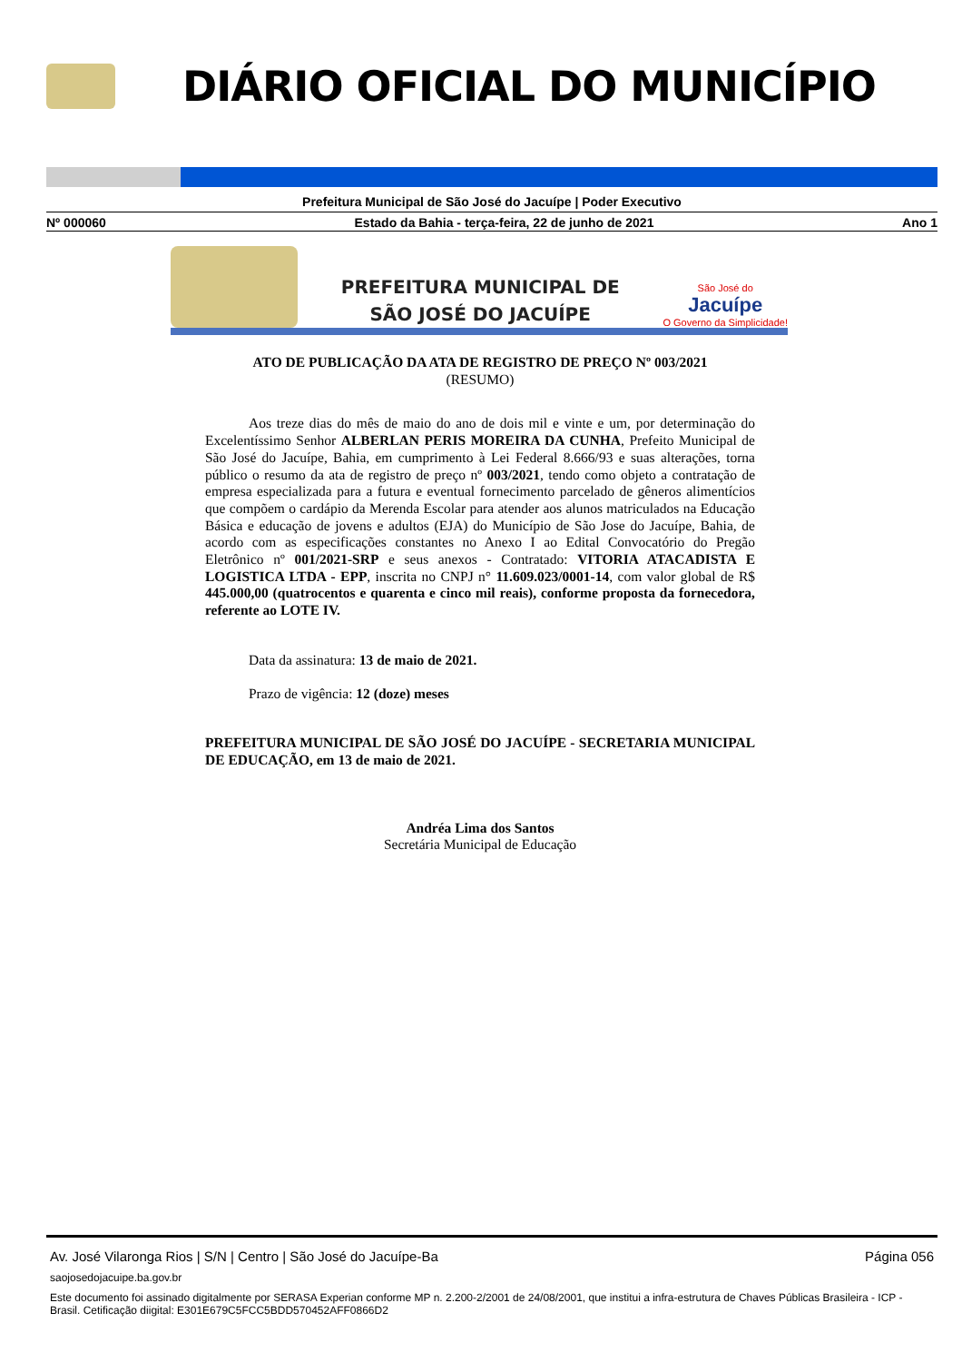DIÁRIO OFICIAL DO MUNICÍPIO
Prefeitura Municipal de São José do Jacuípe | Poder Executivo
Nº 000060 Estado da Bahia - terça-feira, 22 de junho de 2021 Ano 1
PREFEITURA MUNICIPAL DE
SÃO JOSÉ DO JACUÍPE
São José do
Jacuípe
O Governo da Simplicidade!
ATO DE PUBLICAÇÃO DA ATA DE REGISTRO DE PREÇO Nº 003/2021
(RESUMO)
Aos treze dias do mês de maio do ano de dois mil e vinte e um, por determinação do Excelentíssimo Senhor ALBERLAN PERIS MOREIRA DA CUNHA, Prefeito Municipal de São José do Jacuípe, Bahia, em cumprimento à Lei Federal 8.666/93 e suas alterações, torna público o resumo da ata de registro de preço nº 003/2021, tendo como objeto a contratação de empresa especializada para a futura e eventual fornecimento parcelado de gêneros alimentícios que compõem o cardápio da Merenda Escolar para atender aos alunos matriculados na Educação Básica e educação de jovens e adultos (EJA) do Município de São Jose do Jacuípe, Bahia, de acordo com as especificações constantes no Anexo I ao Edital Convocatório do Pregão Eletrônico nº 001/2021-SRP e seus anexos - Contratado: VITORIA ATACADISTA E LOGISTICA LTDA - EPP, inscrita no CNPJ n° 11.609.023/0001-14, com valor global de R$ 445.000,00 (quatrocentos e quarenta e cinco mil reais), conforme proposta da fornecedora, referente ao LOTE IV.
Data da assinatura: 13 de maio de 2021.
Prazo de vigência: 12 (doze) meses
PREFEITURA MUNICIPAL DE SÃO JOSÉ DO JACUÍPE - SECRETARIA MUNICIPAL DE EDUCAÇÃO, em 13 de maio de 2021.
Andréa Lima dos Santos
Secretária Municipal de Educação
Av. José Vilaronga Rios | S/N | Centro | São José do Jacuípe-Ba Página 056
saojosedojacuipe.ba.gov.br
Este documento foi assinado digitalmente por SERASA Experian conforme MP n. 2.200-2/2001 de 24/08/2001, que institui a infra-estrutura de Chaves Públicas Brasileira - ICP - Brasil. Cetificação diigital: E301E679C5FCC5BDD570452AFF0866D2